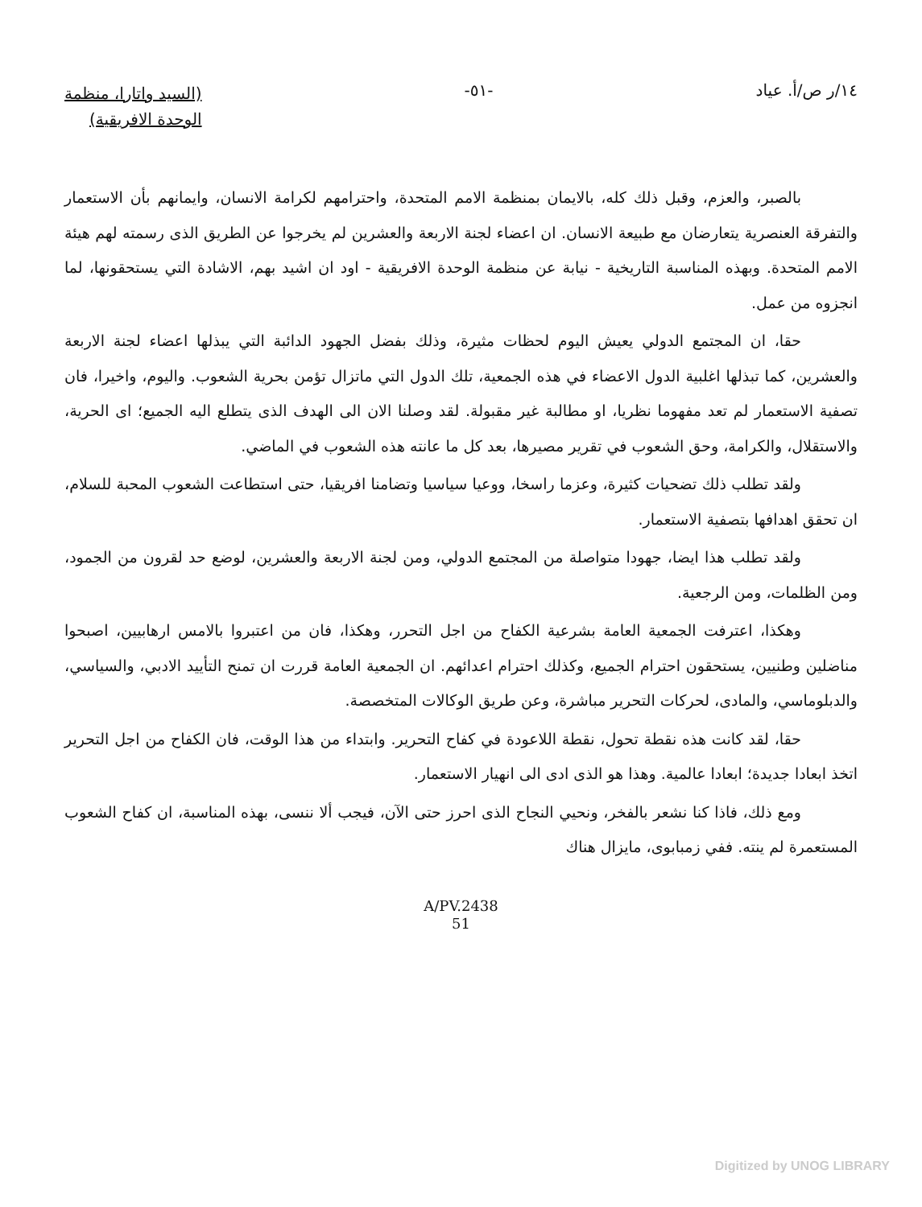١٤/ر ص/أ. عياد -٥١-
(السيد واتارا، منظمة
الوحدة الافريقية)
بالصبر، والعزم، وقبل ذلك كله، بالايمان بمنظمة الامم المتحدة، واحترامهم لكرامة الانسان، وايمانهم بأن الاستعمار والتفرقة العنصرية يتعارضان مع طبيعة الانسان. ان اعضاء لجنة الاربعة والعشرين لم يخرجوا عن الطريق الذى رسمته لهم هيئة الامم المتحدة. وبهذه المناسبة التاريخية - نيابة عن منظمة الوحدة الافريقية - اود ان اشيد بهم، الاشادة التي يستحقونها، لما انجزوه من عمل.
حقا، ان المجتمع الدولي يعيش اليوم لحظات مثيرة، وذلك بفضل الجهود الدائبة التي يبذلها اعضاء لجنة الاربعة والعشرين، كما تبذلها اغلبية الدول الاعضاء في هذه الجمعية، تلك الدول التي ماتزال تؤمن بحرية الشعوب. واليوم، واخيرا، فان تصفية الاستعمار لم تعد مفهوما نظريا، او مطالبة غير مقبولة. لقد وصلنا الان الى الهدف الذى يتطلع اليه الجميع؛ اى الحرية، والاستقلال، والكرامة، وحق الشعوب في تقرير مصيرها، بعد كل ما عانته هذه الشعوب في الماضي.
ولقد تطلب ذلك تضحيات كثيرة، وعزما راسخا، ووعيا سياسيا وتضامنا افريقيا، حتى استطاعت الشعوب المحبة للسلام، ان تحقق اهدافها بتصفية الاستعمار.
ولقد تطلب هذا ايضا، جهودا متواصلة من المجتمع الدولي، ومن لجنة الاربعة والعشرين، لوضع حد لقرون من الجمود، ومن الظلمات، ومن الرجعية.
وهكذا، اعترفت الجمعية العامة بشرعية الكفاح من اجل التحرر، وهكذا، فان من اعتبروا بالامس ارهابيين، اصبحوا مناضلين وطنيين، يستحقون احترام الجميع، وكذلك احترام اعدائهم. ان الجمعية العامة قررت ان تمنح التأييد الادبي، والسياسي، والدبلوماسي، والمادى، لحركات التحرير مباشرة، وعن طريق الوكالات المتخصصة.
حقا، لقد كانت هذه نقطة تحول، نقطة اللاعودة في كفاح التحرير. وابتداء من هذا الوقت، فان الكفاح من اجل التحرير اتخذ ابعادا جديدة؛ ابعادا عالمية. وهذا هو الذى ادى الى انهيار الاستعمار.
ومع ذلك، فاذا كنا نشعر بالفخر، ونحيي النجاح الذى احرز حتى الآن، فيجب ألا ننسى، بهذه المناسبة، ان كفاح الشعوب المستعمرة لم ينته. ففي زمبابوى، مايزال هناك
A/PV.2438
51
Digitized by UNOG LIBRARY